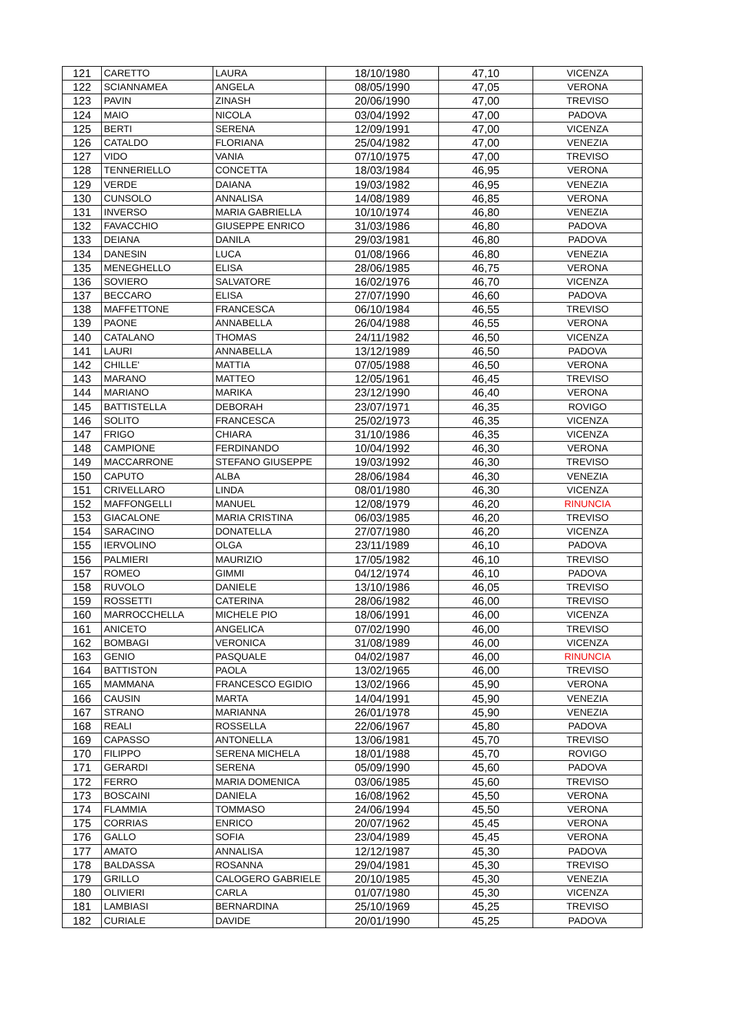| 121 | CARETTO | LAURA | 18/10/1980 | 47,10 | VICENZA |
| 122 | SCIANNAMEA | ANGELA | 08/05/1990 | 47,05 | VERONA |
| 123 | PAVIN | ZINASH | 20/06/1990 | 47,00 | TREVISO |
| 124 | MAIO | NICOLA | 03/04/1992 | 47,00 | PADOVA |
| 125 | BERTI | SERENA | 12/09/1991 | 47,00 | VICENZA |
| 126 | CATALDO | FLORIANA | 25/04/1982 | 47,00 | VENEZIA |
| 127 | VIDO | VANIA | 07/10/1975 | 47,00 | TREVISO |
| 128 | TENNERIELLO | CONCETTA | 18/03/1984 | 46,95 | VERONA |
| 129 | VERDE | DAIANA | 19/03/1982 | 46,95 | VENEZIA |
| 130 | CUNSOLO | ANNALISA | 14/08/1989 | 46,85 | VERONA |
| 131 | INVERSO | MARIA GABRIELLA | 10/10/1974 | 46,80 | VENEZIA |
| 132 | FAVACCHIO | GIUSEPPE ENRICO | 31/03/1986 | 46,80 | PADOVA |
| 133 | DEIANA | DANILA | 29/03/1981 | 46,80 | PADOVA |
| 134 | DANESIN | LUCA | 01/08/1966 | 46,80 | VENEZIA |
| 135 | MENEGHELLO | ELISA | 28/06/1985 | 46,75 | VERONA |
| 136 | SOVIERO | SALVATORE | 16/02/1976 | 46,70 | VICENZA |
| 137 | BECCARO | ELISA | 27/07/1990 | 46,60 | PADOVA |
| 138 | MAFFETTONE | FRANCESCA | 06/10/1984 | 46,55 | TREVISO |
| 139 | PAONE | ANNABELLA | 26/04/1988 | 46,55 | VERONA |
| 140 | CATALANO | THOMAS | 24/11/1982 | 46,50 | VICENZA |
| 141 | LAURI | ANNABELLA | 13/12/1989 | 46,50 | PADOVA |
| 142 | CHILLE' | MATTIA | 07/05/1988 | 46,50 | VERONA |
| 143 | MARANO | MATTEO | 12/05/1961 | 46,45 | TREVISO |
| 144 | MARIANO | MARIKA | 23/12/1990 | 46,40 | VERONA |
| 145 | BATTISTELLA | DEBORAH | 23/07/1971 | 46,35 | ROVIGO |
| 146 | SOLITO | FRANCESCA | 25/02/1973 | 46,35 | VICENZA |
| 147 | FRIGO | CHIARA | 31/10/1986 | 46,35 | VICENZA |
| 148 | CAMPIONE | FERDINANDO | 10/04/1992 | 46,30 | VERONA |
| 149 | MACCARRONE | STEFANO GIUSEPPE | 19/03/1992 | 46,30 | TREVISO |
| 150 | CAPUTO | ALBA | 28/06/1984 | 46,30 | VENEZIA |
| 151 | CRIVELLARO | LINDA | 08/01/1980 | 46,30 | VICENZA |
| 152 | MAFFONGELLI | MANUEL | 12/08/1979 | 46,20 | RINUNCIA |
| 153 | GIACALONE | MARIA CRISTINA | 06/03/1985 | 46,20 | TREVISO |
| 154 | SARACINO | DONATELLA | 27/07/1980 | 46,20 | VICENZA |
| 155 | IERVOLINO | OLGA | 23/11/1989 | 46,10 | PADOVA |
| 156 | PALMIERI | MAURIZIO | 17/05/1982 | 46,10 | TREVISO |
| 157 | ROMEO | GIMMI | 04/12/1974 | 46,10 | PADOVA |
| 158 | RUVOLO | DANIELE | 13/10/1986 | 46,05 | TREVISO |
| 159 | ROSSETTI | CATERINA | 28/06/1982 | 46,00 | TREVISO |
| 160 | MARROCCHELLA | MICHELE PIO | 18/06/1991 | 46,00 | VICENZA |
| 161 | ANICETO | ANGELICA | 07/02/1990 | 46,00 | TREVISO |
| 162 | BOMBAGI | VERONICA | 31/08/1989 | 46,00 | VICENZA |
| 163 | GENIO | PASQUALE | 04/02/1987 | 46,00 | RINUNCIA |
| 164 | BATTISTON | PAOLA | 13/02/1965 | 46,00 | TREVISO |
| 165 | MAMMANA | FRANCESCO EGIDIO | 13/02/1966 | 45,90 | VERONA |
| 166 | CAUSIN | MARTA | 14/04/1991 | 45,90 | VENEZIA |
| 167 | STRANO | MARIANNA | 26/01/1978 | 45,90 | VENEZIA |
| 168 | REALI | ROSSELLA | 22/06/1967 | 45,80 | PADOVA |
| 169 | CAPASSO | ANTONELLA | 13/06/1981 | 45,70 | TREVISO |
| 170 | FILIPPO | SERENA MICHELA | 18/01/1988 | 45,70 | ROVIGO |
| 171 | GERARDI | SERENA | 05/09/1990 | 45,60 | PADOVA |
| 172 | FERRO | MARIA DOMENICA | 03/06/1985 | 45,60 | TREVISO |
| 173 | BOSCAINI | DANIELA | 16/08/1962 | 45,50 | VERONA |
| 174 | FLAMMIA | TOMMASO | 24/06/1994 | 45,50 | VERONA |
| 175 | CORRIAS | ENRICO | 20/07/1962 | 45,45 | VERONA |
| 176 | GALLO | SOFIA | 23/04/1989 | 45,45 | VERONA |
| 177 | AMATO | ANNALISA | 12/12/1987 | 45,30 | PADOVA |
| 178 | BALDASSA | ROSANNA | 29/04/1981 | 45,30 | TREVISO |
| 179 | GRILLO | CALOGERO GABRIELE | 20/10/1985 | 45,30 | VENEZIA |
| 180 | OLIVIERI | CARLA | 01/07/1980 | 45,30 | VICENZA |
| 181 | LAMBIASI | BERNARDINA | 25/10/1969 | 45,25 | TREVISO |
| 182 | CURIALE | DAVIDE | 20/01/1990 | 45,25 | PADOVA |